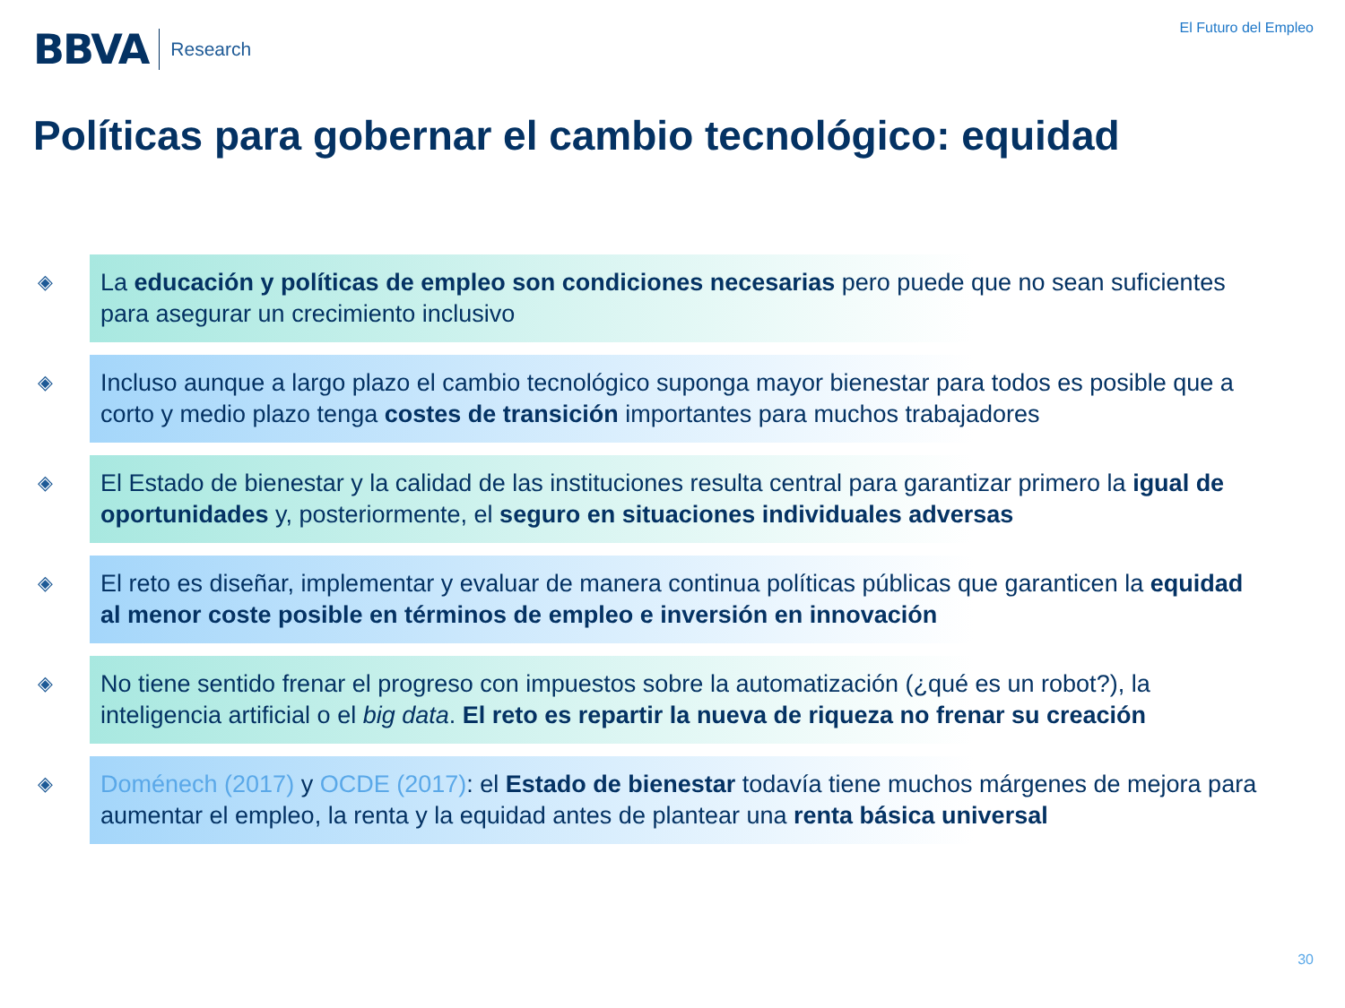BBVA Research
El Futuro del Empleo
Políticas para gobernar el cambio tecnológico: equidad
◈
La educación y políticas de empleo son condiciones necesarias pero puede que no sean suficientes para asegurar un crecimiento inclusivo
◈
Incluso aunque a largo plazo el cambio tecnológico suponga mayor bienestar para todos es posible que a corto y medio plazo tenga costes de transición importantes para muchos trabajadores
◈
El Estado de bienestar y la calidad de las instituciones resulta central para garantizar primero la igual de oportunidades y, posteriormente, el seguro en situaciones individuales adversas
◈
El reto es diseñar, implementar y evaluar de manera continua políticas públicas que garanticen la equidad al menor coste posible en términos de empleo e inversión en innovación
◈
No tiene sentido frenar el progreso con impuestos sobre la automatización (¿qué es un robot?), la inteligencia artificial o el big data. El reto es repartir la nueva de riqueza no frenar su creación
◈
Doménech (2017) y OCDE (2017): el Estado de bienestar todavía tiene muchos márgenes de mejora para aumentar el empleo, la renta y la equidad antes de plantear una renta básica universal
30